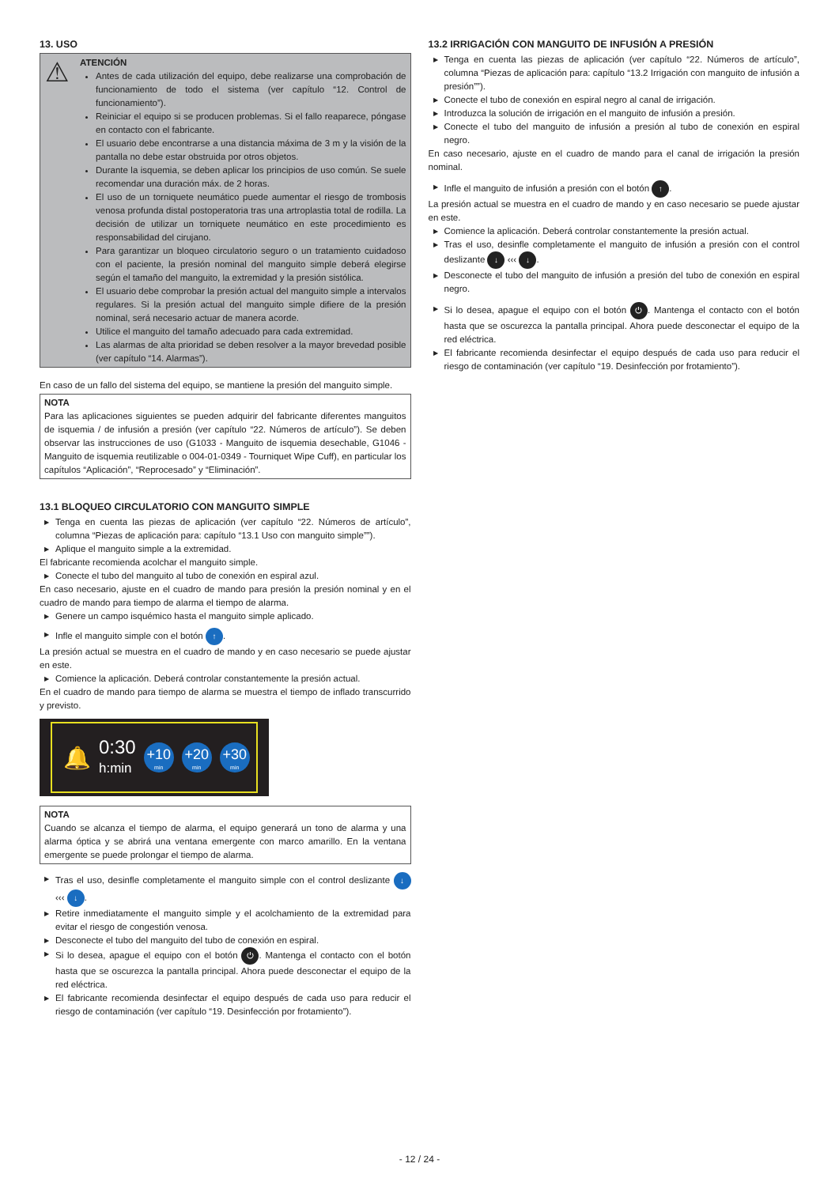13. USO
⚠
ATENCIÓN
Antes de cada utilización del equipo, debe realizarse una comprobación de funcionamiento de todo el sistema (ver capítulo “12. Control de funcionamiento”).
Reiniciar el equipo si se producen problemas. Si el fallo reaparece, póngase en contacto con el fabricante.
El usuario debe encontrarse a una distancia máxima de 3 m y la visión de la pantalla no debe estar obstruida por otros objetos.
Durante la isquemia, se deben aplicar los principios de uso común. Se suele recomendar una duración máx. de 2 horas.
El uso de un torniquete neumático puede aumentar el riesgo de trombosis venosa profunda distal postoperatoria tras una artroplastia total de rodilla. La decisión de utilizar un torniquete neumático en este procedimiento es responsabilidad del cirujano.
Para garantizar un bloqueo circulatorio seguro o un tratamiento cuidadoso con el paciente, la presión nominal del manguito simple deberá elegirse según el tamaño del manguito, la extremidad y la presión sistólica.
El usuario debe comprobar la presión actual del manguito simple a intervalos regulares. Si la presión actual del manguito simple difiere de la presión nominal, será necesario actuar de manera acorde.
Utilice el manguito del tamaño adecuado para cada extremidad.
Las alarmas de alta prioridad se deben resolver a la mayor brevedad posible (ver capítulo “14. Alarmas”).
En caso de un fallo del sistema del equipo, se mantiene la presión del manguito simple.
NOTA
Para las aplicaciones siguientes se pueden adquirir del fabricante diferentes manguitos de isquemia / de infusión a presión (ver capítulo “22. Números de artículo”). Se deben observar las instrucciones de uso (G1033 - Manguito de isquemia desechable, G1046 - Manguito de isquemia reutilizable o 004-01-0349 - Tourniquet Wipe Cuff), en particular los capítulos “Aplicación”, “Reprocesado” y “Eliminación”.
13.1 BLOQUEO CIRCULATORIO CON MANGUITO SIMPLE
▶ Tenga en cuenta las piezas de aplicación (ver capítulo “22. Números de artículo”, columna “Piezas de aplicación para: capítulo “13.1 Uso con manguito simple””).
▶ Aplique el manguito simple a la extremidad.
El fabricante recomienda acolchar el manguito simple.
▶ Conecte el tubo del manguito al tubo de conexión en espiral azul.
En caso necesario, ajuste en el cuadro de mando para presión la presión nominal y en el cuadro de mando para tiempo de alarma el tiempo de alarma.
▶ Genere un campo isquémico hasta el manguito simple aplicado.
▶ Infle el manguito simple con el botón ↑.
La presión actual se muestra en el cuadro de mando y en caso necesario se puede ajustar en este.
▶ Comience la aplicación. Deberá controlar constantemente la presión actual.
En el cuadro de mando para tiempo de alarma se muestra el tiempo de inflado transcurrido y previsto.
🔔
0:30
h:min
+10
min
+20
min
+30
min
NOTA
Cuando se alcanza el tiempo de alarma, el equipo generará un tono de alarma y una alarma óptica y se abrirá una ventana emergente con marco amarillo. En la ventana emergente se puede prolongar el tiempo de alarma.
▶ Tras el uso, desinfle completamente el manguito simple con el control deslizante ↓ ‹‹‹ ↓.
▶ Retire inmediatamente el manguito simple y el acolchamiento de la extremidad para evitar el riesgo de congestión venosa.
▶ Desconecte el tubo del manguito del tubo de conexión en espiral.
▶ Si lo desea, apague el equipo con el botón ⏻. Mantenga el contacto con el botón hasta que se oscurezca la pantalla principal. Ahora puede desconectar el equipo de la red eléctrica.
▶ El fabricante recomienda desinfectar el equipo después de cada uso para reducir el riesgo de contaminación (ver capítulo “19. Desinfección por frotamiento”).
13.2 IRRIGACIÓN CON MANGUITO DE INFUSIÓN A PRESIÓN
▶ Tenga en cuenta las piezas de aplicación (ver capítulo “22. Números de artículo”, columna “Piezas de aplicación para: capítulo “13.2 Irrigación con manguito de infusión a presión””).
▶ Conecte el tubo de conexión en espiral negro al canal de irrigación.
▶ Introduzca la solución de irrigación en el manguito de infusión a presión.
▶ Conecte el tubo del manguito de infusión a presión al tubo de conexión en espiral negro.
En caso necesario, ajuste en el cuadro de mando para el canal de irrigación la presión nominal.
▶ Infle el manguito de infusión a presión con el botón ↑.
La presión actual se muestra en el cuadro de mando y en caso necesario se puede ajustar en este.
▶ Comience la aplicación. Deberá controlar constantemente la presión actual.
▶ Tras el uso, desinfle completamente el manguito de infusión a presión con el control deslizante ↓ ‹‹‹ ↓.
▶ Desconecte el tubo del manguito de infusión a presión del tubo de conexión en espiral negro.
▶ Si lo desea, apague el equipo con el botón ⏻. Mantenga el contacto con el botón hasta que se oscurezca la pantalla principal. Ahora puede desconectar el equipo de la red eléctrica.
▶ El fabricante recomienda desinfectar el equipo después de cada uso para reducir el riesgo de contaminación (ver capítulo “19. Desinfección por frotamiento”).
- 12 / 24 -